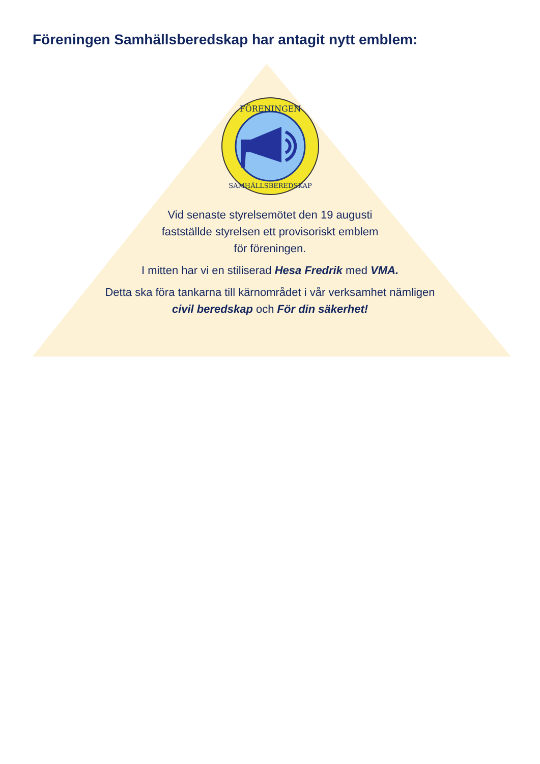Föreningen Samhällsberedskap har antagit nytt emblem:
FÖRENINGEN
SAMHÄLLSBEREDSKAP
Vid senaste styrelsemötet den 19 augusti
fastställde styrelsen ett provisoriskt emblem
för föreningen.
I mitten har vi en stiliserad Hesa Fredrik med VMA.
Detta ska föra tankarna till kärnområdet i vår verksamhet nämligen
civil beredskap och För din säkerhet!